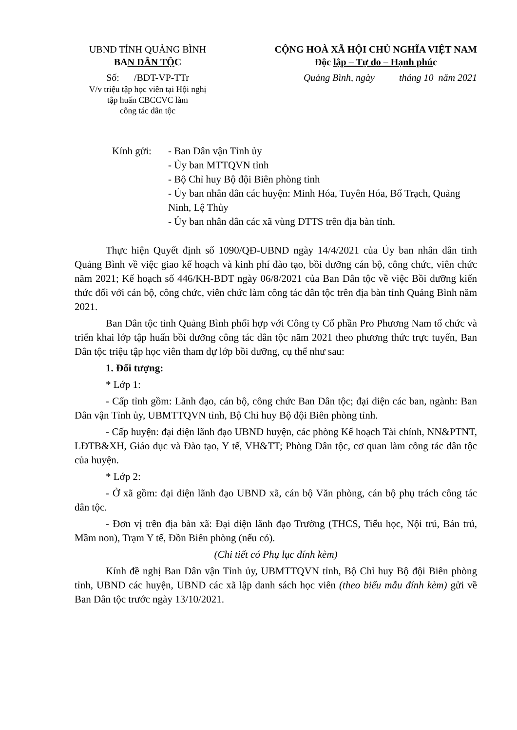UBND TỈNH QUẢNG BÌNH
BAN DÂN TỘC
Số: /BDT-VP-TTr
V/v triệu tập học viên tại Hội nghị
tập huấn CBCCVC làm
công tác dân tộc
CỘNG HOÀ XÃ HỘI CHỦ NGHĨA VIỆT NAM
Độc lập – Tự do – Hạnh phúc
Quảng Bình, ngày tháng 10 năm 2021
Kính gửi: - Ban Dân vận Tỉnh ủy
- Ủy ban MTTQVN tỉnh
- Bộ Chỉ huy Bộ đội Biên phòng tỉnh
- Ủy ban nhân dân các huyện: Minh Hóa, Tuyên Hóa, Bố Trạch, Quảng Ninh, Lệ Thủy
- Ủy ban nhân dân các xã vùng DTTS trên địa bàn tỉnh.
Thực hiện Quyết định số 1090/QĐ-UBND ngày 14/4/2021 của Ủy ban nhân dân tỉnh Quảng Bình về việc giao kế hoạch và kinh phí đào tạo, bồi dưỡng cán bộ, công chức, viên chức năm 2021; Kế hoạch số 446/KH-BDT ngày 06/8/2021 của Ban Dân tộc về việc Bồi dưỡng kiến thức đối với cán bộ, công chức, viên chức làm công tác dân tộc trên địa bàn tỉnh Quảng Bình năm 2021.
Ban Dân tộc tỉnh Quảng Bình phối hợp với Công ty Cổ phần Pro Phương Nam tổ chức và triển khai lớp tập huấn bồi dưỡng công tác dân tộc năm 2021 theo phương thức trực tuyến, Ban Dân tộc triệu tập học viên tham dự lớp bồi dưỡng, cụ thể như sau:
1. Đối tượng:
* Lớp 1:
- Cấp tỉnh gồm: Lãnh đạo, cán bộ, công chức Ban Dân tộc; đại diện các ban, ngành: Ban Dân vận Tỉnh ủy, UBMTTQVN tỉnh, Bộ Chỉ huy Bộ đội Biên phòng tỉnh.
- Cấp huyện: đại diện lãnh đạo UBND huyện, các phòng Kế hoạch Tài chính, NN&PTNT, LĐTB&XH, Giáo dục và Đào tạo, Y tế, VH&TT; Phòng Dân tộc, cơ quan làm công tác dân tộc của huyện.
* Lớp 2:
- Ở xã gồm: đại diện lãnh đạo UBND xã, cán bộ Văn phòng, cán bộ phụ trách công tác dân tộc.
- Đơn vị trên địa bàn xã: Đại diện lãnh đạo Trường (THCS, Tiểu học, Nội trú, Bán trú, Mầm non), Trạm Y tế, Đồn Biên phòng (nếu có).
(Chi tiết có Phụ lục đính kèm)
Kính đề nghị Ban Dân vận Tỉnh ủy, UBMTTQVN tỉnh, Bộ Chỉ huy Bộ đội Biên phòng tỉnh, UBND các huyện, UBND các xã lập danh sách học viên (theo biểu mẫu đính kèm) gửi về Ban Dân tộc trước ngày 13/10/2021.